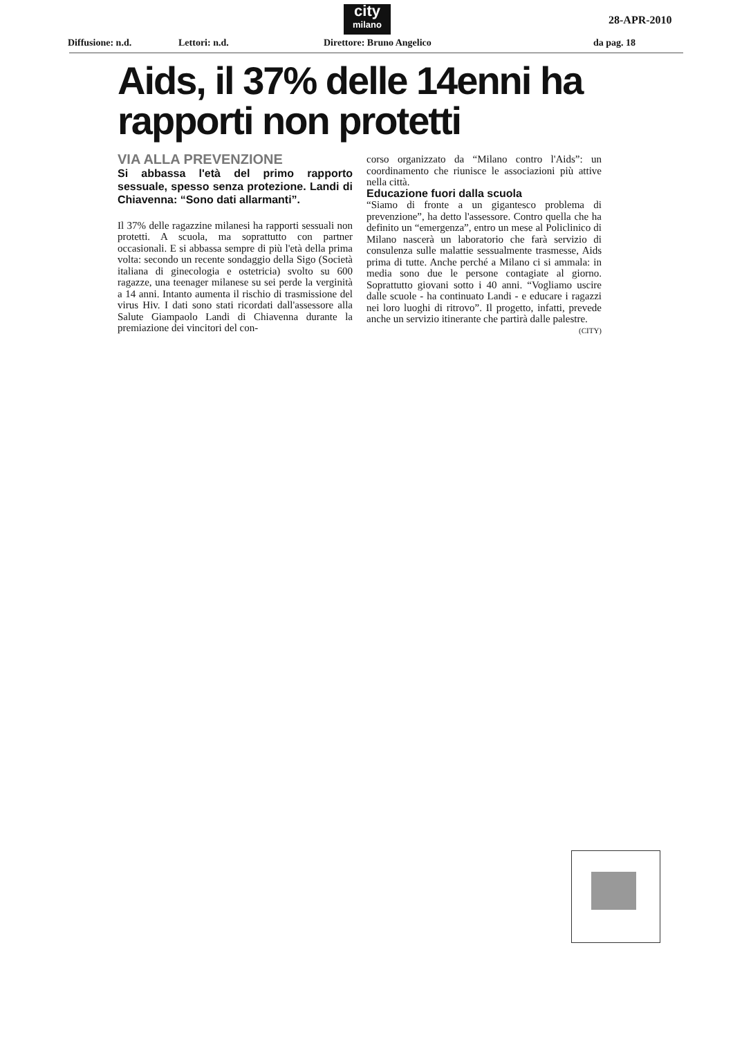city
milano
28-APR-2010
Diffusione: n.d. Lettori: n.d. Direttore: Bruno Angelico da pag. 18
Aids, il 37% delle 14enni ha rapporti non protetti
VIA ALLA PREVENZIONE
Si abbassa l'età del primo rapporto sessuale, spesso senza protezione. Landi di Chiavenna: “Sono dati allarmanti”.
Il 37% delle ragazzine milanesi ha rapporti sessuali non protetti. A scuola, ma soprattutto con partner occasionali. E si abbassa sempre di più l'età della prima volta: secondo un recente sondaggio della Sigo (Società italiana di ginecologia e ostetricia) svolto su 600 ragazze, una teenager milanese su sei perde la verginità a 14 anni. Intanto aumenta il rischio di trasmissione del virus Hiv. I dati sono stati ricordati dall'assessore alla Salute Giampaolo Landi di Chiavenna durante la premiazione dei vincitori del con-
corso organizzato da “Milano contro l'Aids”: un coordinamento che riunisce le associazioni più attive nella città.
Educazione fuori dalla scuola
“Siamo di fronte a un gigantesco problema di prevenzione”, ha detto l'assessore. Contro quella che ha definito un “emergenza”, entro un mese al Policlinico di Milano nascerà un laboratorio che farà servizio di consulenza sulle malattie sessualmente trasmesse, Aids prima di tutte. Anche perché a Milano ci si ammala: in media sono due le persone contagiate al giorno. Soprattutto giovani sotto i 40 anni. “Vogliamo uscire dalle scuole - ha continuato Landi - e educare i ragazzi nei loro luoghi di ritrovo”. Il progetto, infatti, prevede anche un servizio itinerante che partirà dalle palestre. (CITY)